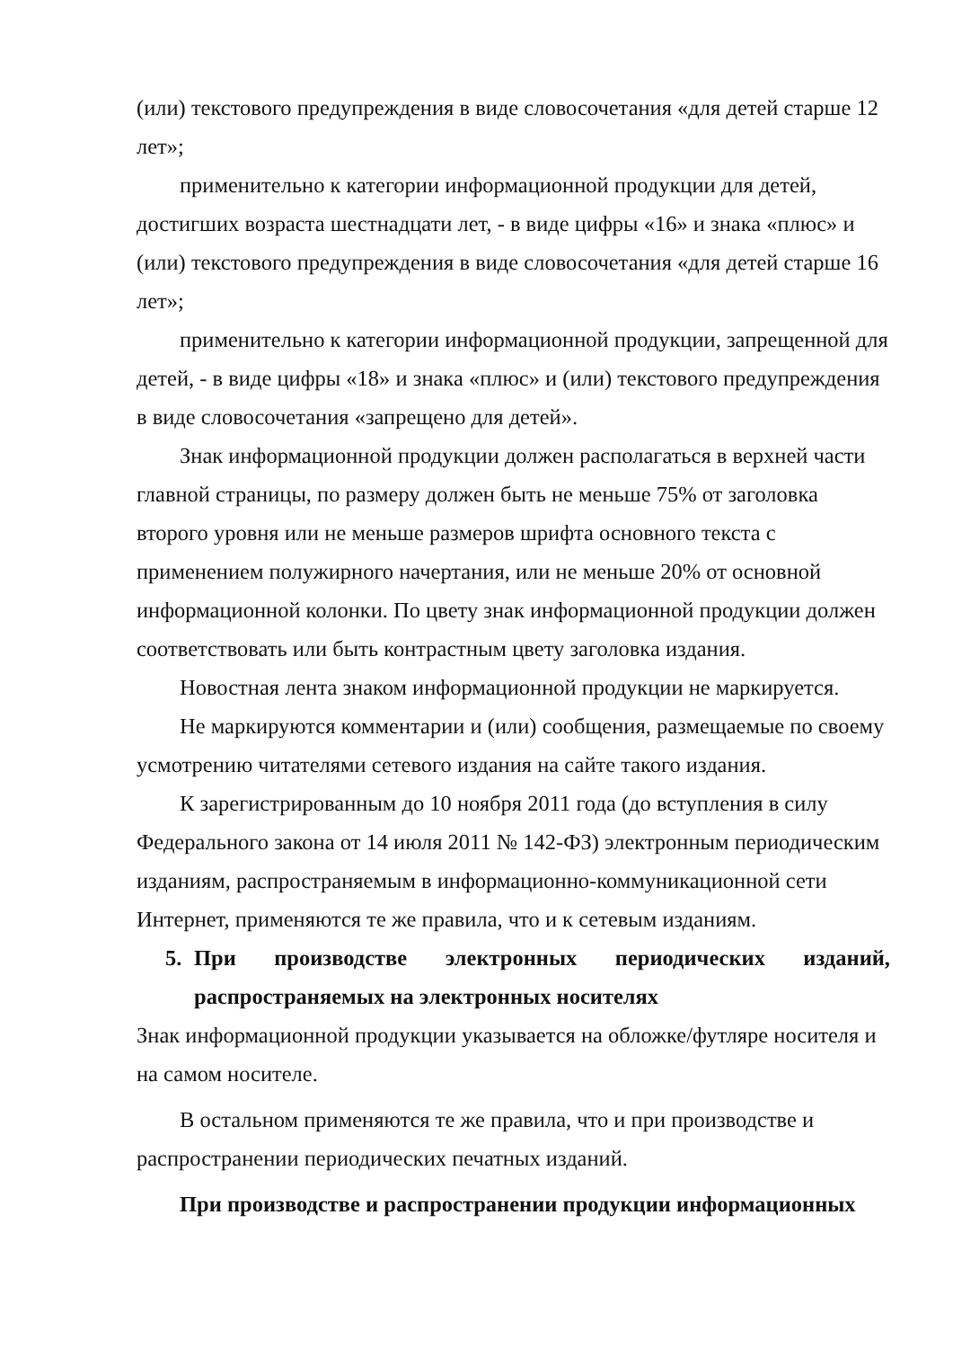(или) текстового предупреждения в виде словосочетания «для детей старше 12 лет»;
применительно к категории информационной продукции для детей, достигших возраста шестнадцати лет, - в виде цифры «16» и знака «плюс» и (или) текстового предупреждения в виде словосочетания «для детей старше 16 лет»;
применительно к категории информационной продукции, запрещенной для детей, - в виде цифры «18» и знака «плюс» и (или) текстового предупреждения в виде словосочетания «запрещено для детей».
Знак информационной продукции должен располагаться в верхней части главной страницы, по размеру должен быть не меньше 75% от заголовка второго уровня или не меньше размеров шрифта основного текста с применением полужирного начертания, или не меньше 20% от основной информационной колонки. По цвету знак информационной продукции должен соответствовать или быть контрастным цвету заголовка издания.
Новостная лента знаком информационной продукции не маркируется.
Не маркируются комментарии и (или) сообщения, размещаемые по своему усмотрению читателями сетевого издания на сайте такого издания.
К зарегистрированным до 10 ноября 2011 года (до вступления в силу Федерального закона от 14 июля 2011 № 142-ФЗ) электронным периодическим изданиям, распространяемым в информационно-коммуникационной сети Интернет, применяются те же правила, что и к сетевым изданиям.
5. При производстве электронных периодических изданий, распространяемых на электронных носителях
Знак информационной продукции указывается на обложке/футляре носителя и на самом носителе.
В остальном применяются те же правила, что и при производстве и распространении периодических печатных изданий.
При производстве и распространении продукции информационных